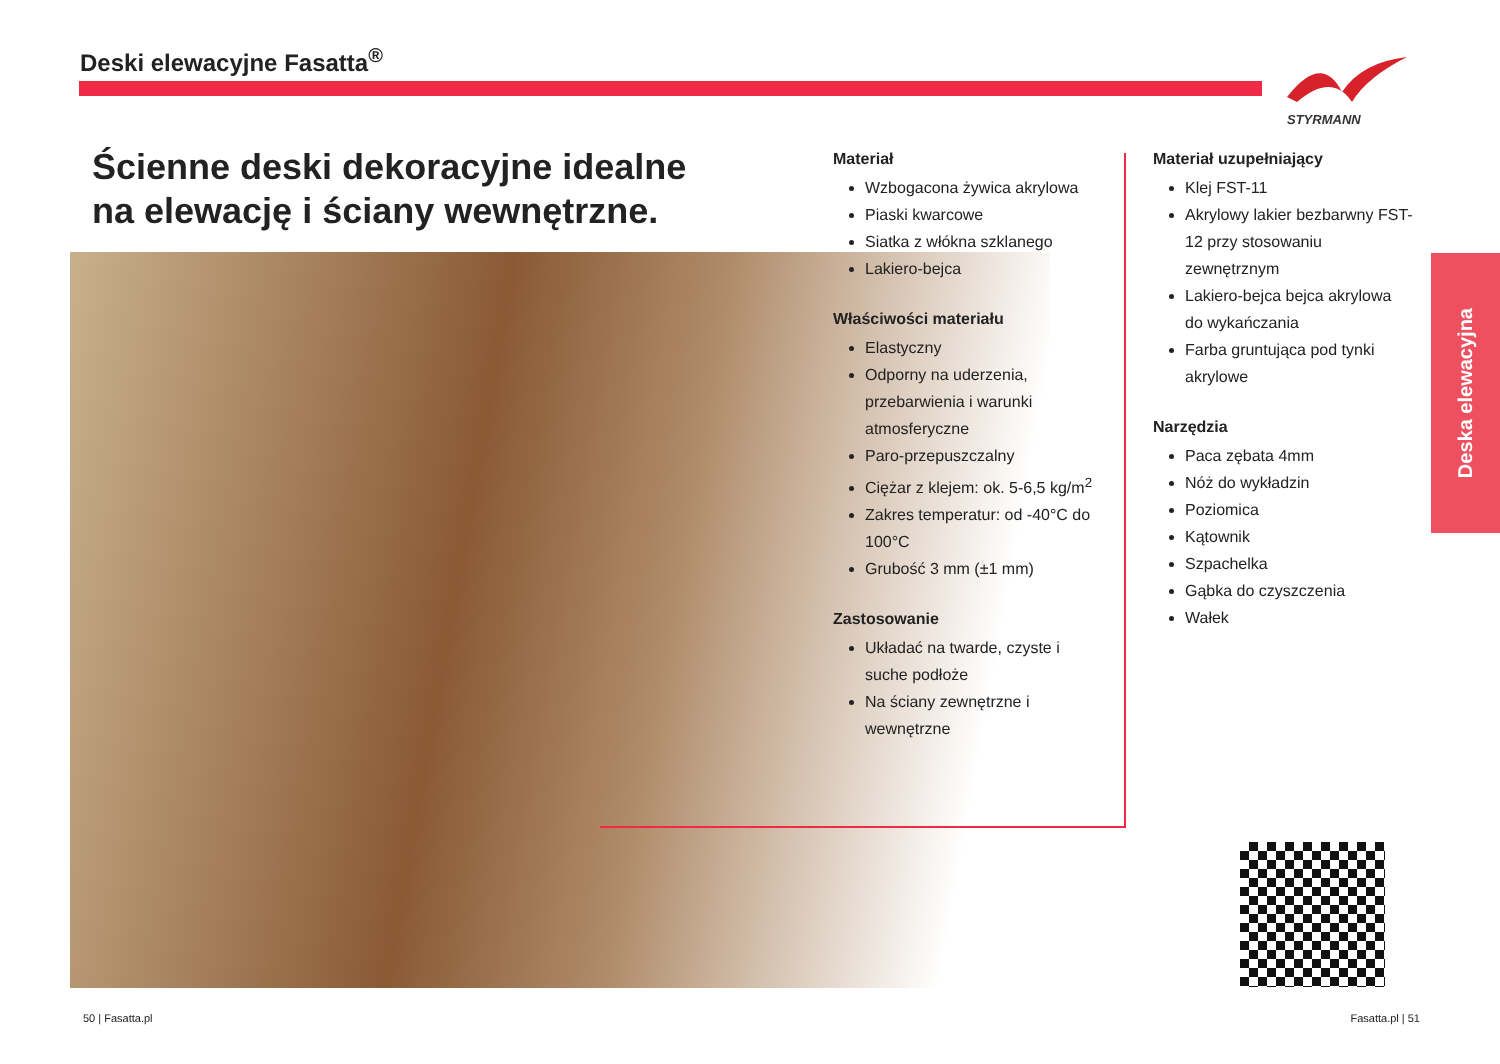Deski elewacyjne Fasatta<sup>®</sup>
STYRMANN
Ścienne deski dekoracyjne idealne
na elewację i ściany wewnętrzne.
Materiał
Wzbogacona żywica akrylowa
Piaski kwarcowe
Siatka z włókna szklanego
Lakiero-bejca
Właściwości materiału
Elastyczny
Odporny na uderzenia, przebarwienia i warunki atmosferyczne
Paro-przepuszczalny
Ciężar z klejem: ok. 5-6,5 kg/m<sup>2</sup>
Zakres temperatur: od -40°C do 100°C
Grubość 3 mm (±1 mm)
Zastosowanie
Układać na twarde, czyste i suche podłoże
Na ściany zewnętrzne i wewnętrzne
Materiał uzupełniający
Klej FST-11
Akrylowy lakier bezbarwny FST-12 przy stosowaniu zewnętrznym
Lakiero-bejca bejca akrylowa do wykańczania
Farba gruntująca pod tynki akrylowe
Narzędzia
Paca zębata 4mm
Nóż do wykładzin
Poziomica
Kątownik
Szpachelka
Gąbka do czyszczenia
Wałek
Deska elewacyjna
50 | Fasatta.pl Fasatta.pl | 51